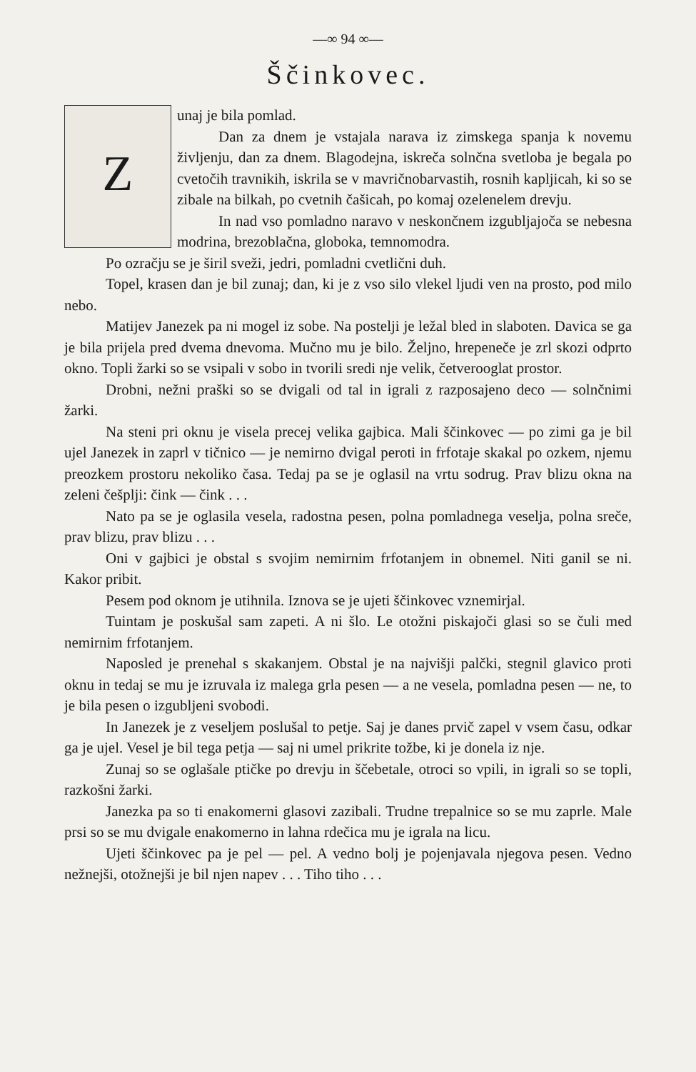—∞ 94 ∞—
Ščinkovec.
Z
unaj je bila pomlad.
Dan za dnem je vstajala narava iz zimskega spanja k novemu življenju, dan za dnem. Blagodejna, iskreča solnčna svetloba je begala po cvetočih travnikih, iskrila se v mavričnobarvastih, rosnih kapljicah, ki so se zibale na bilkah, po cvetnih čašicah, po komaj ozelenelem drevju.
In nad vso pomladno naravo v neskončnem izgubljajoča se nebesna modrina, brezoblačna, globoka, temnomodra.
Po ozračju se je širil sveži, jedri, pomladni cvetlični duh.
Topel, krasen dan je bil zunaj; dan, ki je z vso silo vlekel ljudi ven na prosto, pod milo nebo.
Matijev Janezek pa ni mogel iz sobe. Na postelji je ležal bled in slaboten. Davica se ga je bila prijela pred dvema dnevoma. Mučno mu je bilo. Željno, hrepeneče je zrl skozi odprto okno. Topli žarki so se vsipali v sobo in tvorili sredi nje velik, četverooglat prostor.
Drobni, nežni praški so se dvigali od tal in igrali z razposajeno deco — solnčnimi žarki.
Na steni pri oknu je visela precej velika gajbica. Mali ščinkovec — po zimi ga je bil ujel Janezek in zaprl v tičnico — je nemirno dvigal peroti in frfotaje skakal po ozkem, njemu preozkem prostoru nekoliko časa. Tedaj pa se je oglasil na vrtu sodrug. Prav blizu okna na zeleni češplji: čink — čink . . .
Nato pa se je oglasila vesela, radostna pesen, polna pomladnega veselja, polna sreče, prav blizu, prav blizu . . .
Oni v gajbici je obstal s svojim nemirnim frfotanjem in obnemel. Niti ganil se ni. Kakor pribit.
Pesem pod oknom je utihnila. Iznova se je ujeti ščinkovec vznemirjal.
Tuintam je poskušal sam zapeti. A ni šlo. Le otožni piskajoči glasi so se čuli med nemirnim frfotanjem.
Naposled je prenehal s skakanjem. Obstal je na najvišji palčki, stegnil glavico proti oknu in tedaj se mu je izruvala iz malega grla pesen — a ne vesela, pomladna pesen — ne, to je bila pesen o izgubljeni svobodi.
In Janezek je z veseljem poslušal to petje. Saj je danes prvič zapel v vsem času, odkar ga je ujel. Vesel je bil tega petja — saj ni umel prikrite tožbe, ki je donela iz nje.
Zunaj so se oglašale ptičke po drevju in ščebetale, otroci so vpili, in igrali so se topli, razkošni žarki.
Janezka pa so ti enakomerni glasovi zazibali. Trudne trepalnice so se mu zaprle. Male prsi so se mu dvigale enakomerno in lahna rdečica mu je igrala na licu.
Ujeti ščinkovec pa je pel — pel. A vedno bolj je pojenjavala njegova pesen. Vedno nežnejši, otožnejši je bil njen napev . . . Tiho tiho . . .